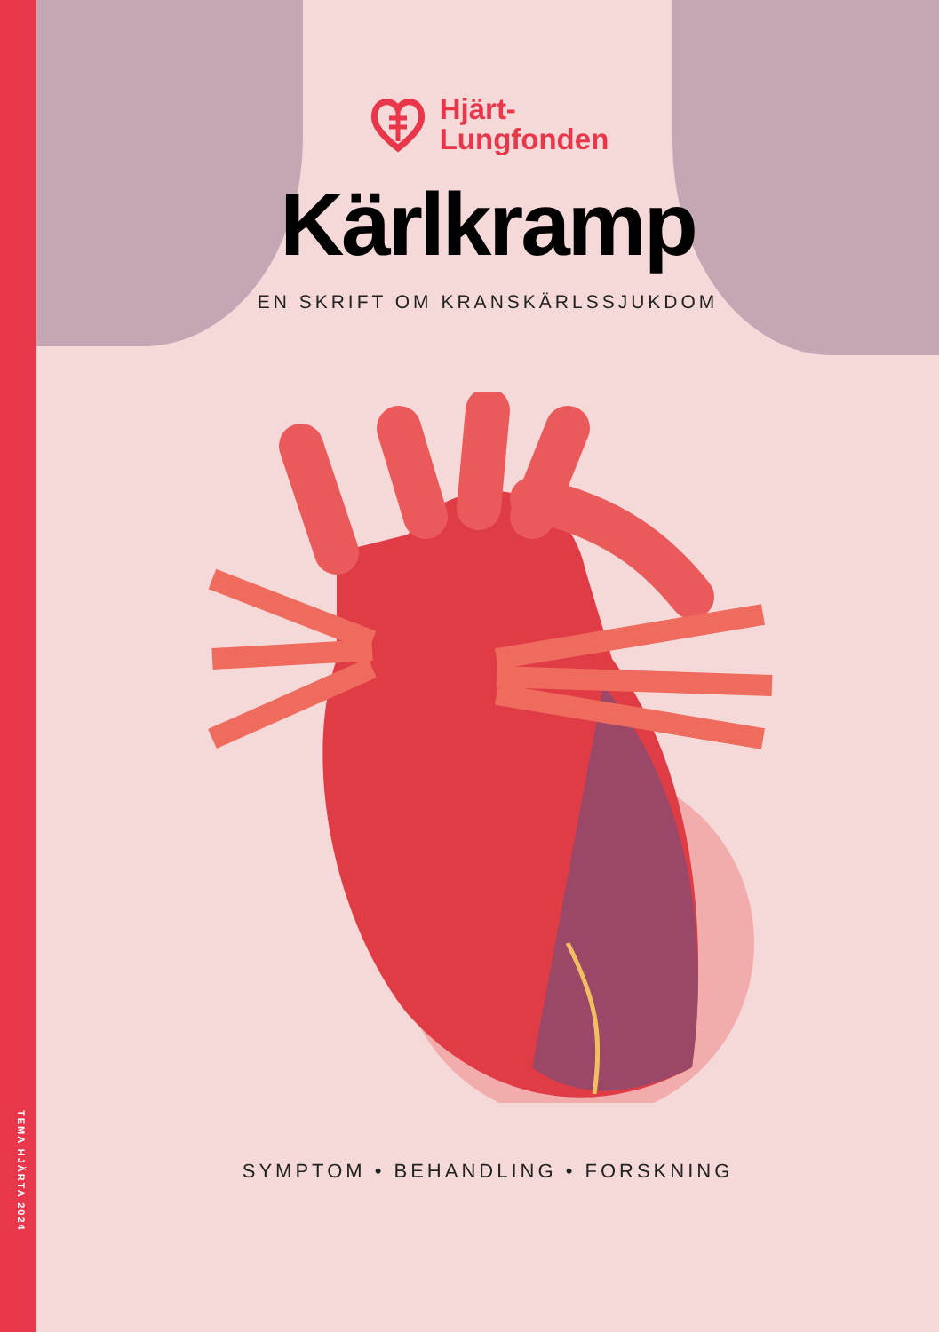TEMA HJÄRTA 2024
Hjärt-
Lungfonden
Kärlkramp
EN SKRIFT OM KRANSKÄRLSSJUKDOM
SYMPTOM • BEHANDLING • FORSKNING